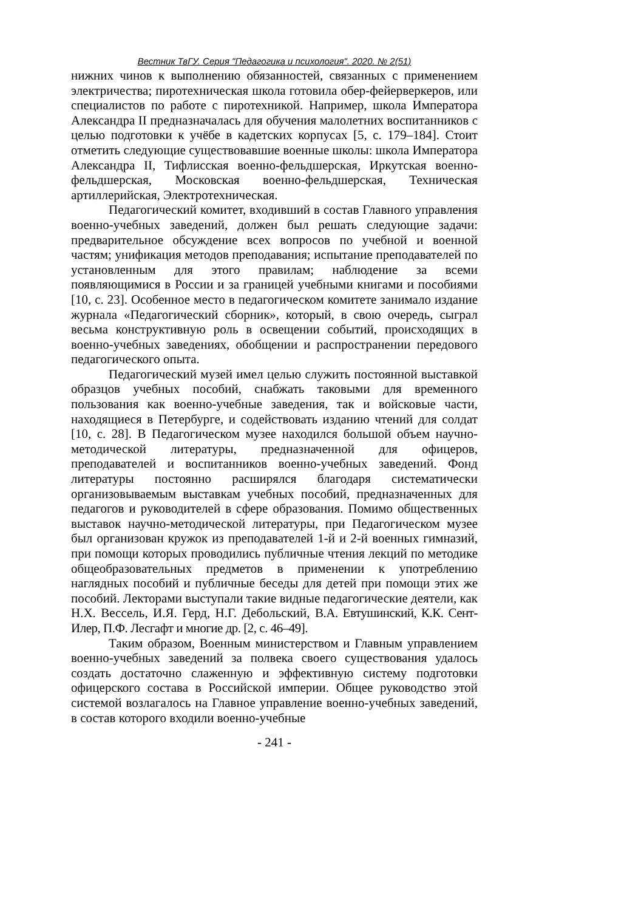Вестник ТвГУ. Серия "Педагогика и психология". 2020. № 2(51)
нижних чинов к выполнению обязанностей, связанных с применением электричества; пиротехническая школа готовила обер-фейерверкеров, или специалистов по работе с пиротехникой. Например, школа Императора Александра II предназначалась для обучения малолетних воспитанников с целью подготовки к учёбе в кадетских корпусах [5, с. 179–184]. Стоит отметить следующие существовавшие военные школы: школа Императора Александра II, Тифлисская военно-фельдшерская, Иркутская военно-фельдшерская, Московская военно-фельдшерская, Техническая артиллерийская, Электротехническая.
Педагогический комитет, входивший в состав Главного управления военно-учебных заведений, должен был решать следующие задачи: предварительное обсуждение всех вопросов по учебной и военной частям; унификация методов преподавания; испытание преподавателей по установленным для этого правилам; наблюдение за всеми появляющимися в России и за границей учебными книгами и пособиями [10, с. 23]. Особенное место в педагогическом комитете занимало издание журнала «Педагогический сборник», который, в свою очередь, сыграл весьма конструктивную роль в освещении событий, происходящих в военно-учебных заведениях, обобщении и распространении передового педагогического опыта.
Педагогический музей имел целью служить постоянной выставкой образцов учебных пособий, снабжать таковыми для временного пользования как военно-учебные заведения, так и войсковые части, находящиеся в Петербурге, и содействовать изданию чтений для солдат [10, с. 28]. В Педагогическом музее находился большой объем научно-методической литературы, предназначенной для офицеров, преподавателей и воспитанников военно-учебных заведений. Фонд литературы постоянно расширялся благодаря систематически организовываемым выставкам учебных пособий, предназначенных для педагогов и руководителей в сфере образования. Помимо общественных выставок научно-методической литературы, при Педагогическом музее был организован кружок из преподавателей 1-й и 2-й военных гимназий, при помощи которых проводились публичные чтения лекций по методике общеобразовательных предметов в применении к употреблению наглядных пособий и публичные беседы для детей при помощи этих же пособий. Лекторами выступали такие видные педагогические деятели, как Н.Х. Вессель, И.Я. Герд, Н.Г. Дебольский, В.А. Евтушинский, К.К. Сент-Илер, П.Ф. Лесгафт и многие др. [2, с. 46–49].
Таким образом, Военным министерством и Главным управлением военно-учебных заведений за полвека своего существования удалось создать достаточно слаженную и эффективную систему подготовки офицерского состава в Российской империи. Общее руководство этой системой возлагалось на Главное управление военно-учебных заведений, в состав которого входили военно-учебные
- 241 -